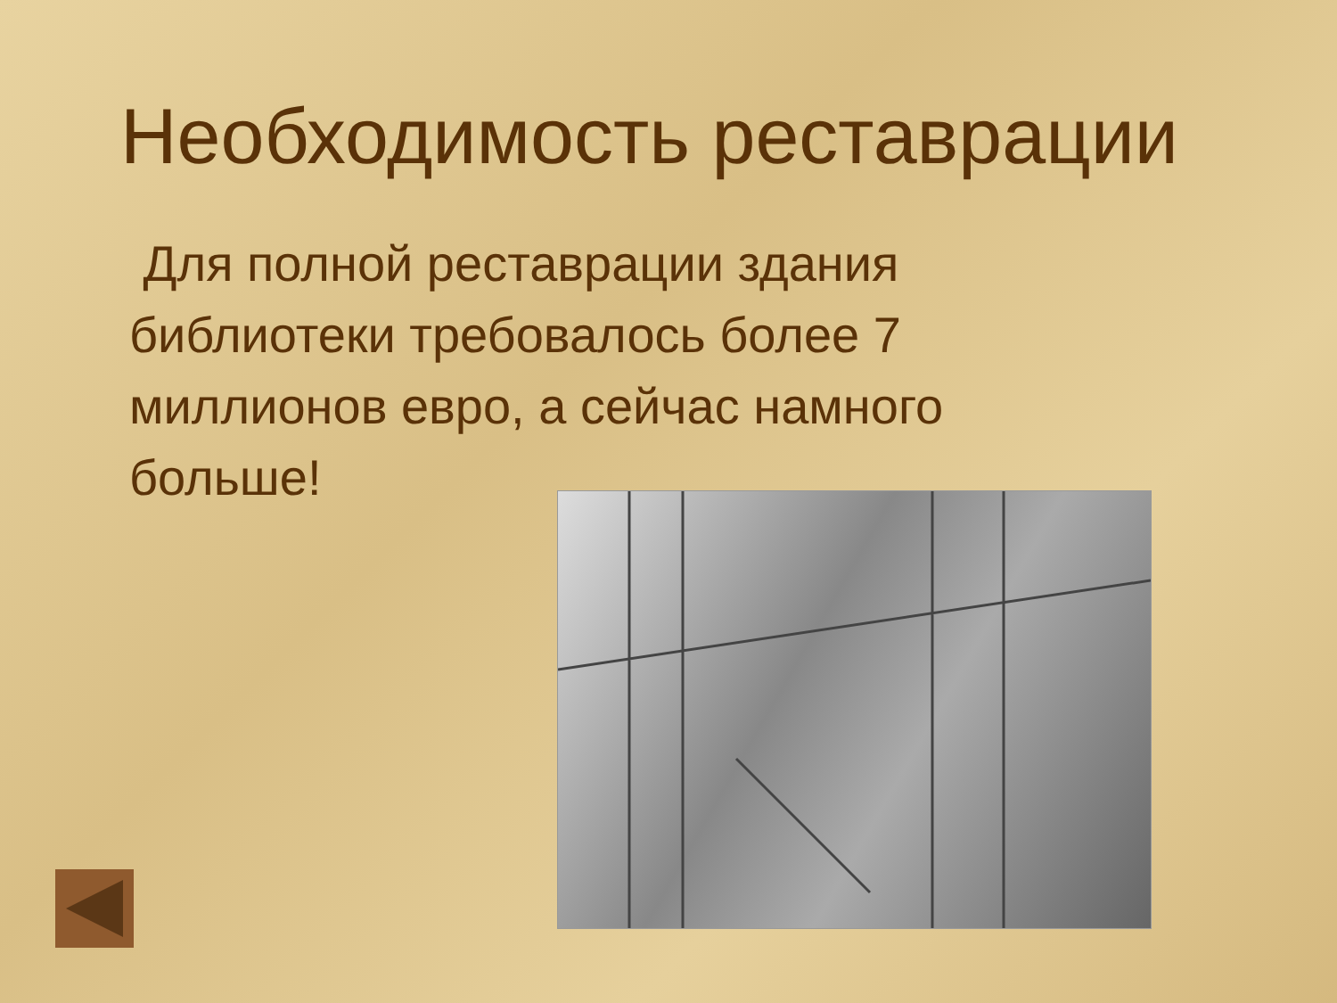Необходимость реставрации
Для полной реставрации здания библиотеки требовалось более 7 миллионов евро, а сейчас намного больше!